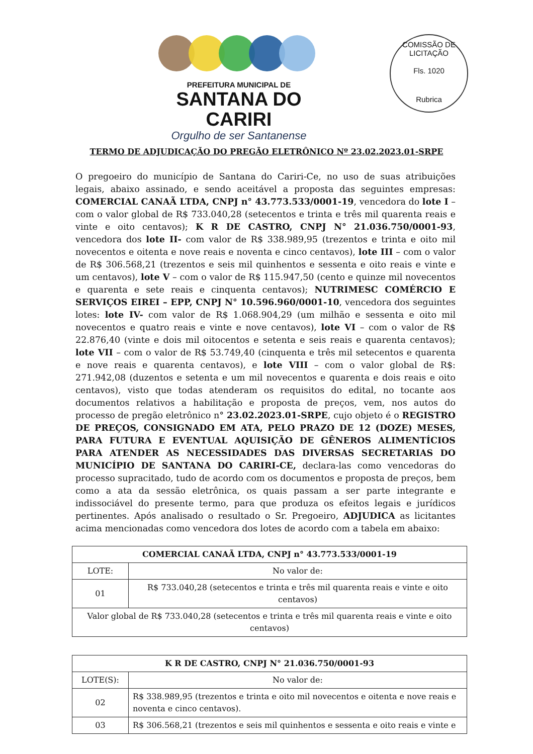PREFEITURA MUNICIPAL DE
SANTANA DO CARIRI
Orgulho de ser Santanense
COMISSÃO DE LICITAÇÃO
Fls. 1020
Rubrica
TERMO DE ADJUDICAÇÃO DO PREGÃO ELETRÔNICO Nº 23.02.2023.01-SRPE
O pregoeiro do município de Santana do Cariri-Ce, no uso de suas atribuições legais, abaixo assinado, e sendo aceitável a proposta das seguintes empresas: COMERCIAL CANAÃ LTDA, CNPJ n° 43.773.533/0001-19, vencedora do lote I – com o valor global de R$ 733.040,28 (setecentos e trinta e três mil quarenta reais e vinte e oito centavos); K R DE CASTRO, CNPJ N° 21.036.750/0001-93, vencedora dos lote II- com valor de R$ 338.989,95 (trezentos e trinta e oito mil novecentos e oitenta e nove reais e noventa e cinco centavos), lote III – com o valor de R$ 306.568,21 (trezentos e seis mil quinhentos e sessenta e oito reais e vinte e um centavos), lote V – com o valor de R$ 115.947,50 (cento e quinze mil novecentos e quarenta e sete reais e cinquenta centavos); NUTRIMESC COMÉRCIO E SERVIÇOS EIREI – EPP, CNPJ N° 10.596.960/0001-10, vencedora dos seguintes lotes: lote IV- com valor de R$ 1.068.904,29 (um milhão e sessenta e oito mil novecentos e quatro reais e vinte e nove centavos), lote VI – com o valor de R$ 22.876,40 (vinte e dois mil oitocentos e setenta e seis reais e quarenta centavos); lote VII – com o valor de R$ 53.749,40 (cinquenta e três mil setecentos e quarenta e nove reais e quarenta centavos), e lote VIII – com o valor global de R$: 271.942,08 (duzentos e setenta e um mil novecentos e quarenta e dois reais e oito centavos), visto que todas atenderam os requisitos do edital, no tocante aos documentos relativos a habilitação e proposta de preços, vem, nos autos do processo de pregão eletrônico n° 23.02.2023.01-SRPE, cujo objeto é o REGISTRO DE PREÇOS, CONSIGNADO EM ATA, PELO PRAZO DE 12 (DOZE) MESES, PARA FUTURA E EVENTUAL AQUISIÇÃO DE GÊNEROS ALIMENTÍCIOS PARA ATENDER AS NECESSIDADES DAS DIVERSAS SECRETARIAS DO MUNICÍPIO DE SANTANA DO CARIRI-CE, declara-las como vencedoras do processo supracitado, tudo de acordo com os documentos e proposta de preços, bem como a ata da sessão eletrônica, os quais passam a ser parte integrante e indissociável do presente termo, para que produza os efeitos legais e jurídicos pertinentes. Após analisado o resultado o Sr. Pregoeiro, ADJUDICA as licitantes acima mencionadas como vencedora dos lotes de acordo com a tabela em abaixo:
| COMERCIAL CANAÃ LTDA, CNPJ n° 43.773.533/0001-19 | |
| --- | --- |
| LOTE: | No valor de: |
| 01 | R$ 733.040,28 (setecentos e trinta e três mil quarenta reais e vinte e oito centavos) |
| Valor global de R$ 733.040,28 (setecentos e trinta e três mil quarenta reais e vinte e oito centavos) | |
| K R DE CASTRO, CNPJ N° 21.036.750/0001-93 | |
| --- | --- |
| LOTE(S): | No valor de: |
| 02 | R$ 338.989,95 (trezentos e trinta e oito mil novecentos e oitenta e nove reais e noventa e cinco centavos). |
| 03 | R$ 306.568,21 (trezentos e seis mil quinhentos e sessenta e oito reais e vinte e |